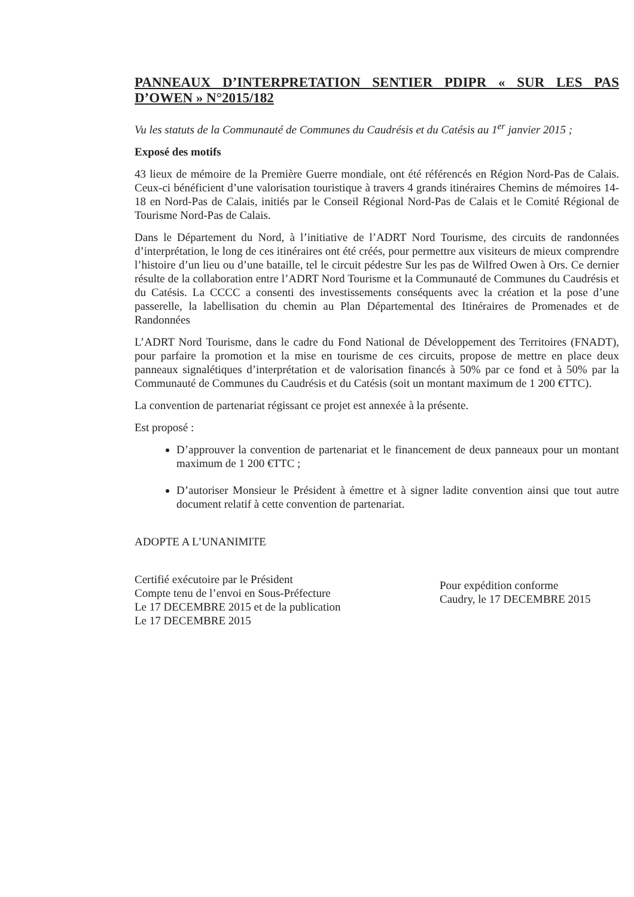PANNEAUX D’INTERPRETATION SENTIER PDIPR « SUR LES PAS D’OWEN » N°2015/182
Vu les statuts de la Communauté de Communes du Caudrésis et du Catésis au 1<sup>er</sup> janvier 2015 ;
Exposé des motifs
43 lieux de mémoire de la Première Guerre mondiale, ont été référencés en Région Nord-Pas de Calais. Ceux-ci bénéficient d’une valorisation touristique à travers 4 grands itinéraires Chemins de mémoires 14-18 en Nord-Pas de Calais, initiés par le Conseil Régional Nord-Pas de Calais et le Comité Régional de Tourisme Nord-Pas de Calais.
Dans le Département du Nord, à l’initiative de l’ADRT Nord Tourisme, des circuits de randonnées d’interprétation, le long de ces itinéraires ont été créés, pour permettre aux visiteurs de mieux comprendre l’histoire d’un lieu ou d’une bataille, tel le circuit pédestre Sur les pas de Wilfred Owen à Ors. Ce dernier résulte de la collaboration entre l’ADRT Nord Tourisme et la Communauté de Communes du Caudrésis et du Catésis. La CCCC a consenti des investissements conséquents avec la création et la pose d’une passerelle, la labellisation du chemin au Plan Départemental des Itinéraires de Promenades et de Randonnées
L’ADRT Nord Tourisme, dans le cadre du Fond National de Développement des Territoires (FNADT), pour parfaire la promotion et la mise en tourisme de ces circuits, propose de mettre en place deux panneaux signalétiques d’interprétation et de valorisation financés à 50% par ce fond et à 50% par la Communauté de Communes du Caudrésis et du Catésis (soit un montant maximum de 1 200 €TTC).
La convention de partenariat régissant ce projet est annexée à la présente.
Est proposé :
D’approuver la convention de partenariat et le financement de deux panneaux pour un montant maximum de 1 200 €TTC ;
D’autoriser Monsieur le Président à émettre et à signer ladite convention ainsi que tout autre document relatif à cette convention de partenariat.
ADOPTE A L’UNANIMITE
Certifié exécutoire par le Président
Compte tenu de l’envoi en Sous-Préfecture
Le 17 DECEMBRE 2015 et de la publication
Le 17 DECEMBRE 2015
Pour expédition conforme
Caudry, le 17 DECEMBRE 2015